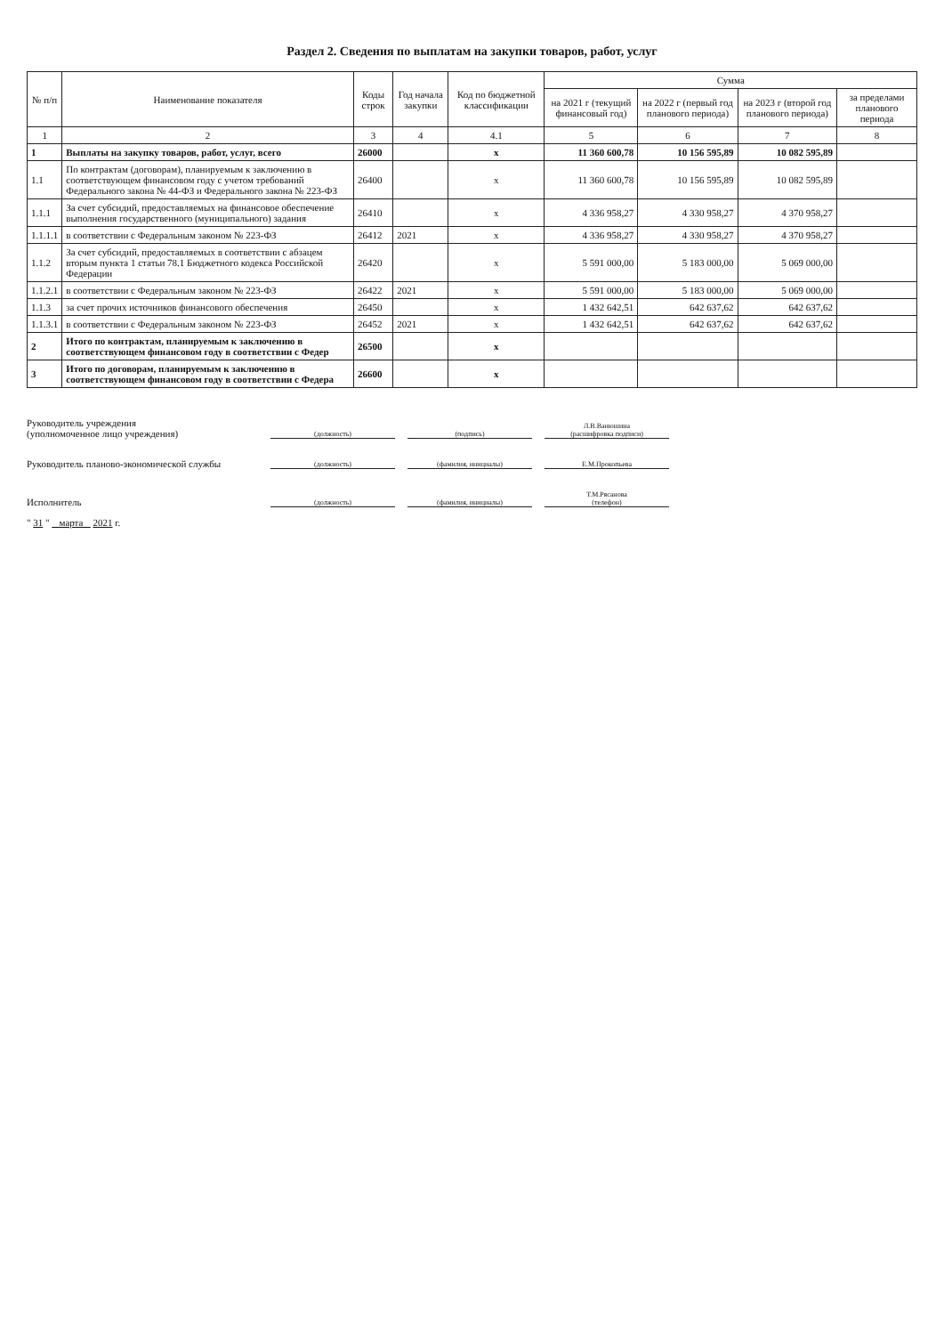Раздел 2. Сведения по выплатам на закупки товаров, работ, услуг
| № п/п | Наименование показателя | Коды строк | Год начала закупки | Код по бюджетной классификации | Сумма | | | |
| --- | --- | --- | --- | --- | --- | --- | --- | --- |
| | | | | | на 2021 г (текущий финансовый год) | на 2022 г (первый год планового периода) | на 2023 г (второй год планового периода) | за пределами планового периода |
| 1 | 2 | 3 | 4 | 4.1 | 5 | 6 | 7 | 8 |
| 1 | Выплаты на закупку товаров, работ, услуг, всего | 26000 | | x | 11 360 600,78 | 10 156 595,89 | 10 082 595,89 | |
| 1.1 | По контрактам (договорам), планируемым к заключению в соответствующем финансовом году с учетом требований Федерального закона № 44-ФЗ и Федерального закона № 223-ФЗ | 26400 | | x | 11 360 600,78 | 10 156 595,89 | 10 082 595,89 | |
| 1.1.1 | За счет субсидий, предоставляемых на финансовое обеспечение выполнения государственного (муниципального) задания | 26410 | | x | 4 336 958,27 | 4 330 958,27 | 4 370 958,27 | |
| 1.1.1.1 | в соответствии с Федеральным законом № 223-ФЗ | 26412 | 2021 | x | 4 336 958,27 | 4 330 958,27 | 4 370 958,27 | |
| 1.1.2 | За счет субсидий, предоставляемых в соответствии с абзацем вторым пункта 1 статьи 78.1 Бюджетного кодекса Российской Федерации | 26420 | | x | 5 591 000,00 | 5 183 000,00 | 5 069 000,00 | |
| 1.1.2.1 | в соответствии с Федеральным законом № 223-ФЗ | 26422 | 2021 | x | 5 591 000,00 | 5 183 000,00 | 5 069 000,00 | |
| 1.1.3 | за счет прочих источников финансового обеспечения | 26450 | | x | 1 432 642,51 | 642 637,62 | 642 637,62 | |
| 1.1.3.1 | в соответствии с Федеральным законом № 223-ФЗ | 26452 | 2021 | x | 1 432 642,51 | 642 637,62 | 642 637,62 | |
| 2 | Итого по контрактам, планируемым к заключению в соответствующем финансовом году в соответствии с Федер | 26500 | | x | | | | |
| 3 | Итого по договорам, планируемым к заключению в соответствующем финансовом году в соответствии с Федера | 26600 | | x | | | | |
Руководитель учреждения
(уполномоченное лицо учреждения) (должность) (подпись) Л.В.Ванюшина
(расшифровка подписи)
Руководитель планово-экономической службы (должность) (фамилия, инициалы) Е.М.Прокопьева
Исполнитель (должность) (фамилия, инициалы) Т.М.Рясанова
(телефон)
" 31 " марта 2021 г.